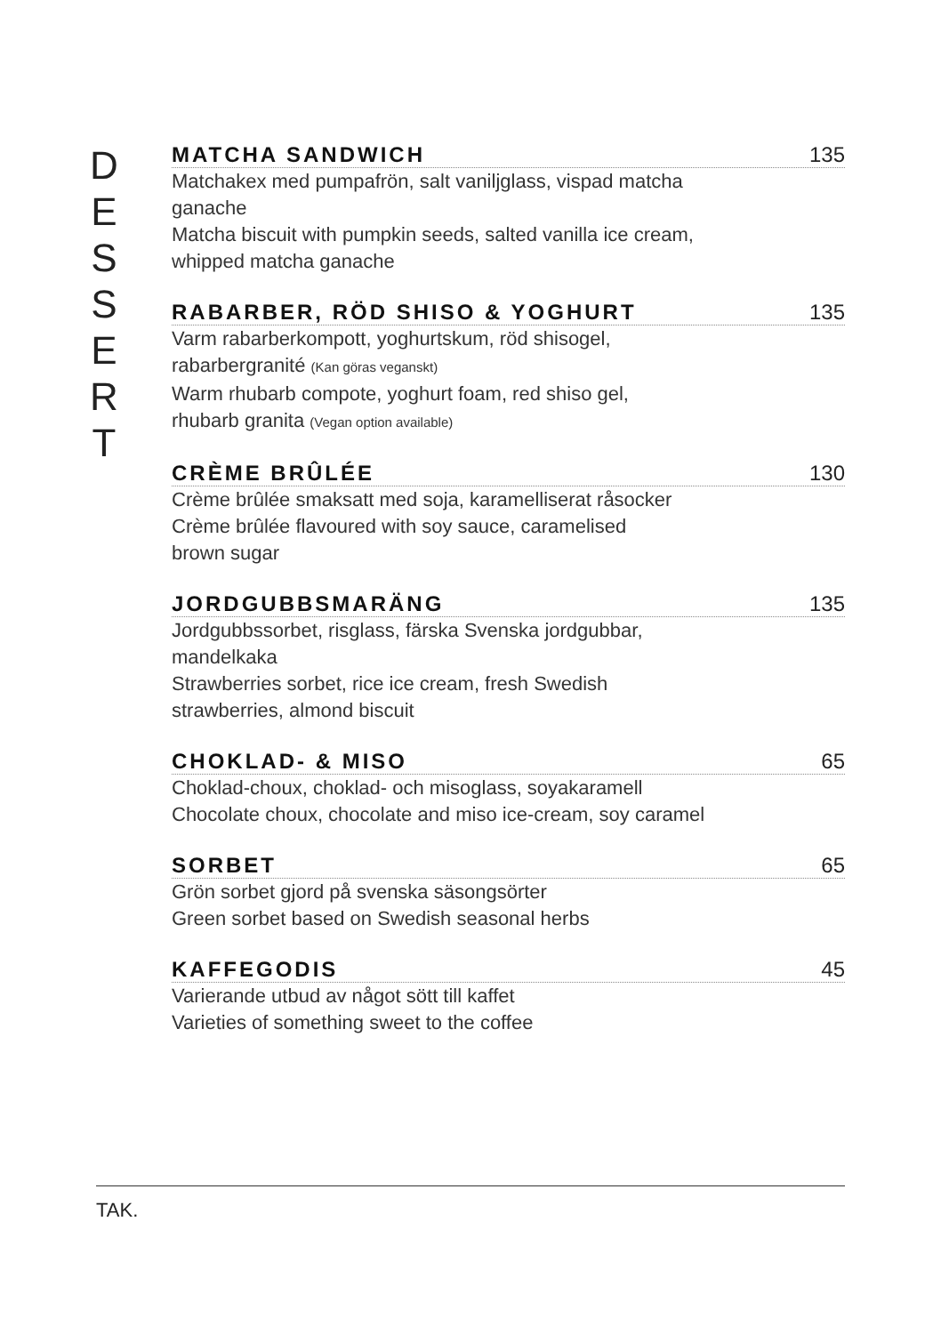D
E
S
S
E
R
T
MATCHA SANDWICH 135
Matchakex med pumpafrön, salt vaniljglass, vispad matcha
ganache
Matcha biscuit with pumpkin seeds, salted vanilla ice cream,
whipped matcha ganache
RABARBER, RÖD SHISO & YOGHURT 135
Varm rabarberkompott, yoghurtskum, röd shisogel,
rabarbergranité (Kan göras veganskt)
Warm rhubarb compote, yoghurt foam, red shiso gel,
rhubarb granita (Vegan option available)
CRÈME BRÛLÉE 130
Crème brûlée smaksatt med soja, karamelliserat råsocker
Crème brûlée flavoured with soy sauce, caramelised
brown sugar
JORDGUBBSMARÄNG 135
Jordgubbssorbet, risglass, färska Svenska jordgubbar,
mandelkaka
Strawberries sorbet, rice ice cream, fresh Swedish
strawberries, almond biscuit
CHOKLAD- & MISO 65
Choklad-choux, choklad- och misoglass, soyakaramell
Chocolate choux, chocolate and miso ice-cream, soy caramel
SORBET 65
Grön sorbet gjord på svenska säsongsörter
Green sorbet based on Swedish seasonal herbs
KAFFEGODIS 45
Varierande utbud av något sött till kaffet
Varieties of something sweet to the coffee
TAK.